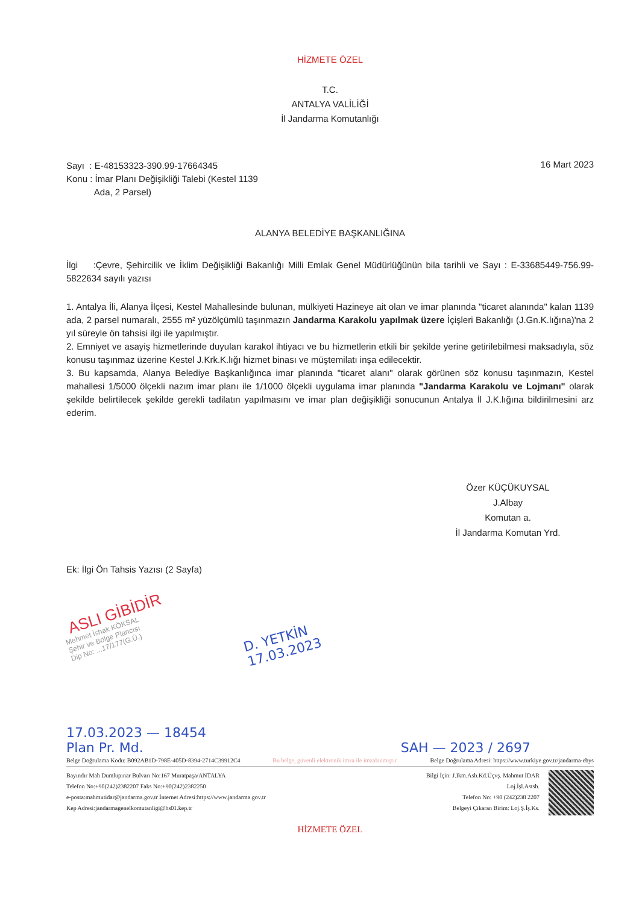HİZMETE ÖZEL
T.C.
ANTALYA VALİLİĞİ
İl Jandarma Komutanlığı
Sayı : E-48153323-390.99-17664345
Konu : İmar Planı Değişikliği Talebi (Kestel 1139
Ada, 2 Parsel)
16 Mart 2023
ALANYA BELEDİYE BAŞKANLIĞINA
İlgi :Çevre, Şehircilik ve İklim Değişikliği Bakanlığı Milli Emlak Genel Müdürlüğünün bila tarihli ve Sayı : E-33685449-756.99-5822634 sayılı yazısı
1. Antalya İli, Alanya İlçesi, Kestel Mahallesinde bulunan, mülkiyeti Hazineye ait olan ve imar planında "ticaret alanında" kalan 1139 ada, 2 parsel numaralı, 2555 m² yüzölçümlü taşınmazın Jandarma Karakolu yapılmak üzere İçişleri Bakanlığı (J.Gn.K.lığına)'na 2 yıl süreyle ön tahsisi ilgi ile yapılmıştır.
2. Emniyet ve asayiş hizmetlerinde duyulan karakol ihtiyacı ve bu hizmetlerin etkili bir şekilde yerine getirilebilmesi maksadıyla, söz konusu taşınmaz üzerine Kestel J.Krk.K.lığı hizmet binası ve müştemilatı inşa edilecektir.
3. Bu kapsamda, Alanya Belediye Başkanlığınca imar planında "ticaret alanı" olarak görünen söz konusu taşınmazın, Kestel mahallesi 1/5000 ölçekli nazım imar planı ile 1/1000 ölçekli uygulama imar planında "Jandarma Karakolu ve Lojmanı" olarak şekilde belirtilecek şekilde gerekli tadilatın yapılmasını ve imar plan değişikliği sonucunun Antalya İl J.K.lığına bildirilmesini arz ederim.
Özer KÜÇÜKUYSAL
J.Albay
Komutan a.
İl Jandarma Komutan Yrd.
Ek: İlgi Ön Tahsis Yazısı (2 Sayfa)
ASLI GİBİDİR
Mehmet İshak KÖKSAL
Şehir ve Bölge Plancısı
Dip No: ...17/177(G.Ü.)
D. YETKİN
17.03.2023
17.03.2023 — 18454
Plan Pr. Md. SAH — 2023 / 2697
Belge Doğrulama Kodu: B092AB1D-798E-405D-8394-2714C39912C4 Bu belge, güvenli elektronik imza ile imzalanmıştır. Belge Doğrulama Adresi: https://www.turkiye.gov.tr/jandarma-ebys
Bayındır Mah Dumlupınar Bulvarı No:167 Muratpaşa/ANTALYA
Telefon No:+90(242)2382207 Faks No:+90(242)2382250
e-posta:mahmutidar@jandarma.gov.tr İnternet Adresi:https://www.jandarma.gov.tr
Kep Adresi:jandarmagenelkomutanligi@hs01.kep.tr
Bilgi İçin: J.Ikm.Asb.Kd.Üçvş. Mahmut İDAR
Loj.İşl.Astsb.
Telefon No: +90 (242)238 2207
Belgeyi Çıkaran Birim: Loj.Ş.İş.Ks.
HİZMETE ÖZEL